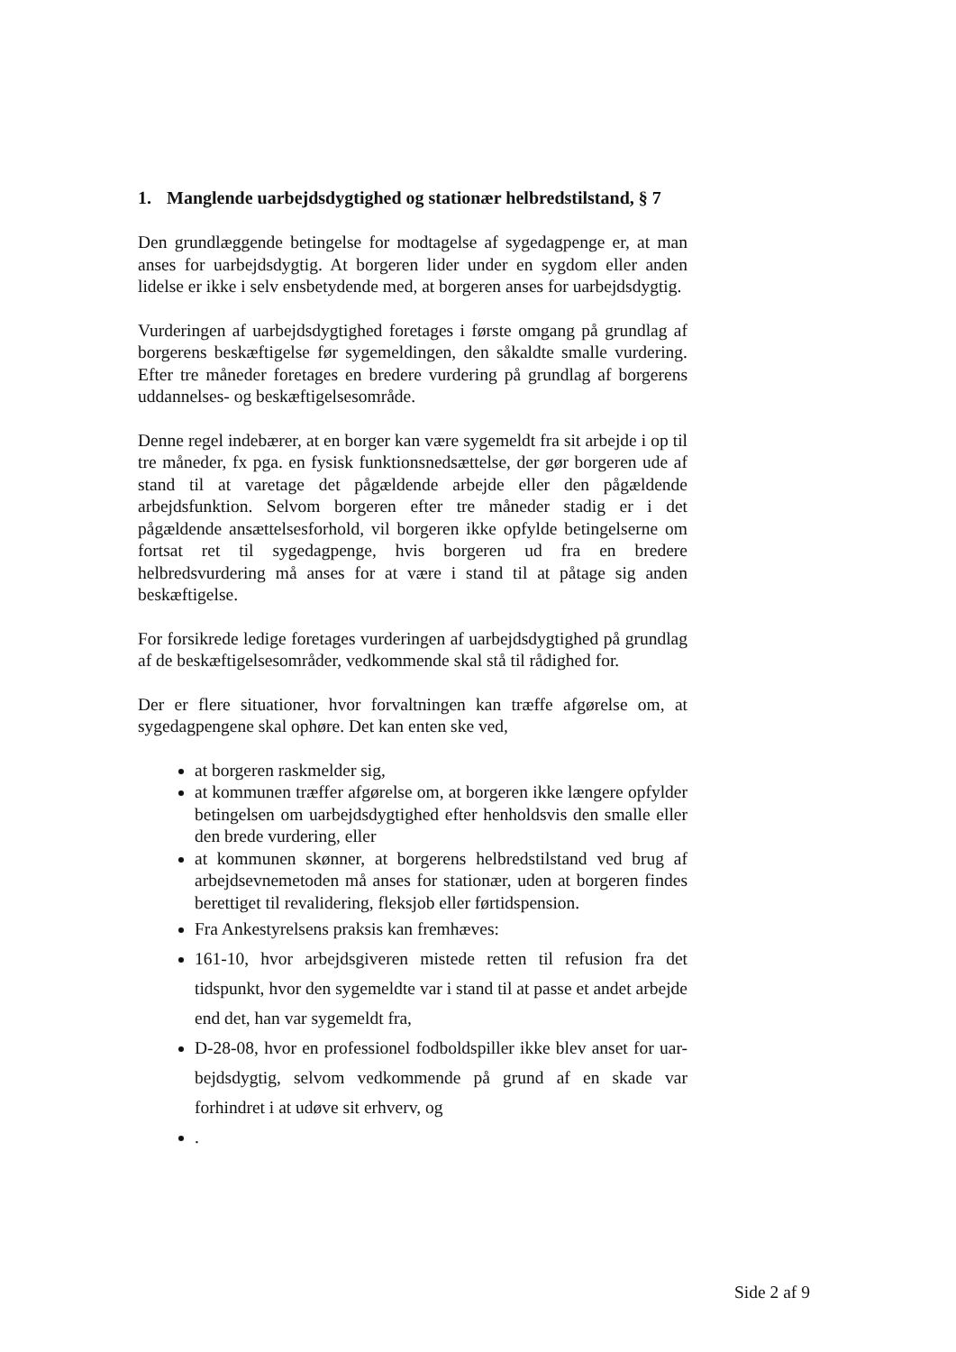1. Manglende uarbejdsdygtighed og stationær helbredstilstand, § 7
Den grundlæggende betingelse for modtagelse af sygedagpenge er, at man anses for uarbejdsdygtig. At borgeren lider under en sygdom eller anden lidelse er ikke i selv ensbetydende med, at borgeren anses for uarbejdsdygtig.
Vurderingen af uarbejdsdygtighed foretages i første omgang på grundlag af borgerens beskæftigelse før sygemeldingen, den såkaldte smalle vurdering. Efter tre måneder foretages en bredere vurdering på grundlag af borgerens uddannelses- og beskæftigelsesområde.
Denne regel indebærer, at en borger kan være sygemeldt fra sit arbejde i op til tre måneder, fx pga. en fysisk funktionsnedsættelse, der gør borgeren ude af stand til at varetage det pågældende arbejde eller den pågældende arbejdsfunktion. Selvom borgeren efter tre måneder stadig er i det pågældende ansættelsesforhold, vil borgeren ikke opfylde betingelserne om fortsat ret til sygedagpenge, hvis borgeren ud fra en bredere helbredsvurdering må anses for at være i stand til at påtage sig anden beskæftigelse.
For forsikrede ledige foretages vurderingen af uarbejdsdygtighed på grundlag af de beskæftigelsesområder, vedkommende skal stå til rådighed for.
Der er flere situationer, hvor forvaltningen kan træffe afgørelse om, at sygedagpengene skal ophøre. Det kan enten ske ved,
at borgeren raskmelder sig,
at kommunen træffer afgørelse om, at borgeren ikke længere opfylder betingelsen om uarbejdsdygtighed efter henholdsvis den smalle eller den brede vurdering, eller
at kommunen skønner, at borgerens helbredstilstand ved brug af arbejdsevnemetoden må anses for stationær, uden at borgeren findes berettiget til revalidering, fleksjob eller førtidspension.
Fra Ankestyrelsens praksis kan fremhæves:
161-10, hvor arbejdsgiveren mistede retten til refusion fra det tidspunkt, hvor den sygemeldte var i stand til at passe et andet arbejde end det, han var sygemeldt fra,
D-28-08, hvor en professionel fodboldspiller ikke blev anset for uar-bejdsdygtig, selvom vedkommende på grund af en skade var forhindret i at udøve sit erhverv, og
.
Side 2 af 9